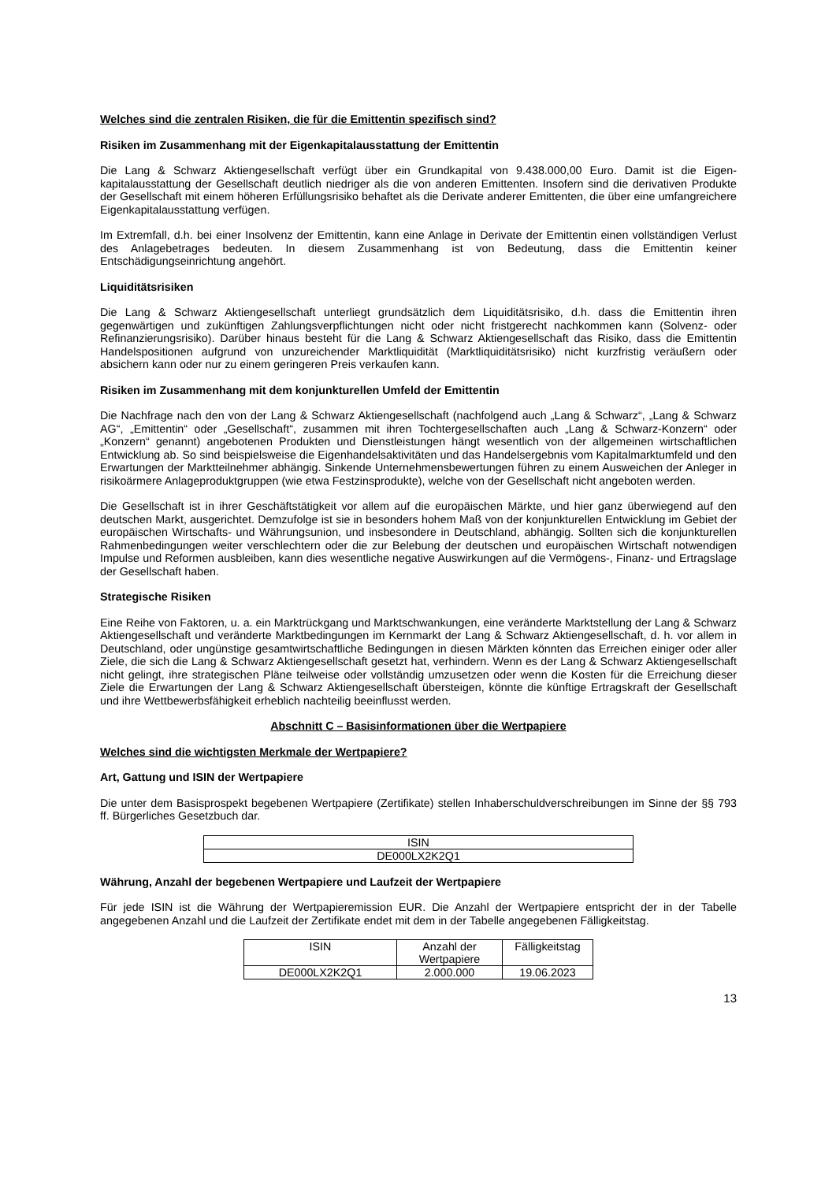Welches sind die zentralen Risiken, die für die Emittentin spezifisch sind?
Risiken im Zusammenhang mit der Eigenkapitalausstattung der Emittentin
Die Lang & Schwarz Aktiengesellschaft verfügt über ein Grundkapital von 9.438.000,00 Euro. Damit ist die Eigen-kapitalausstattung der Gesellschaft deutlich niedriger als die von anderen Emittenten. Insofern sind die derivativen Produkte der Gesellschaft mit einem höheren Erfüllungsrisiko behaftet als die Derivate anderer Emittenten, die über eine umfangreichere Eigenkapitalausstattung verfügen.
Im Extremfall, d.h. bei einer Insolvenz der Emittentin, kann eine Anlage in Derivate der Emittentin einen vollständigen Verlust des Anlagebetrages bedeuten. In diesem Zusammenhang ist von Bedeutung, dass die Emittentin keiner Entschädigungseinrichtung angehört.
Liquiditätsrisiken
Die Lang & Schwarz Aktiengesellschaft unterliegt grundsätzlich dem Liquiditätsrisiko, d.h. dass die Emittentin ihren gegenwärtigen und zukünftigen Zahlungsverpflichtungen nicht oder nicht fristgerecht nachkommen kann (Solvenz- oder Refinanzierungsrisiko). Darüber hinaus besteht für die Lang & Schwarz Aktiengesellschaft das Risiko, dass die Emittentin Handelspositionen aufgrund von unzureichender Marktliquidität (Marktliquiditätsrisiko) nicht kurzfristig veräußern oder absichern kann oder nur zu einem geringeren Preis verkaufen kann.
Risiken im Zusammenhang mit dem konjunkturellen Umfeld der Emittentin
Die Nachfrage nach den von der Lang & Schwarz Aktiengesellschaft (nachfolgend auch „Lang & Schwarz“, „Lang & Schwarz AG“, „Emittentin“ oder „Gesellschaft“, zusammen mit ihren Tochtergesellschaften auch „Lang & Schwarz-Konzern“ oder „Konzern“ genannt) angebotenen Produkten und Dienstleistungen hängt wesentlich von der allgemeinen wirtschaftlichen Entwicklung ab. So sind beispielsweise die Eigenhandelsaktivitäten und das Handelsergebnis vom Kapitalmarktumfeld und den Erwartungen der Marktteilnehmer abhängig. Sinkende Unternehmensbewertungen führen zu einem Ausweichen der Anleger in risikoärmere Anlageproduktgruppen (wie etwa Festzinsprodukte), welche von der Gesellschaft nicht angeboten werden.
Die Gesellschaft ist in ihrer Geschäftstätigkeit vor allem auf die europäischen Märkte, und hier ganz überwiegend auf den deutschen Markt, ausgerichtet. Demzufolge ist sie in besonders hohem Maß von der konjunkturellen Entwicklung im Gebiet der europäischen Wirtschafts- und Währungsunion, und insbesondere in Deutschland, abhängig. Sollten sich die konjunkturellen Rahmenbedingungen weiter verschlechtern oder die zur Belebung der deutschen und europäischen Wirtschaft notwendigen Impulse und Reformen ausbleiben, kann dies wesentliche negative Auswirkungen auf die Vermögens-, Finanz- und Ertragslage der Gesellschaft haben.
Strategische Risiken
Eine Reihe von Faktoren, u. a. ein Marktrückgang und Marktschwankungen, eine veränderte Marktstellung der Lang & Schwarz Aktiengesellschaft und veränderte Marktbedingungen im Kernmarkt der Lang & Schwarz Aktiengesellschaft, d. h. vor allem in Deutschland, oder ungünstige gesamtwirtschaftliche Bedingungen in diesen Märkten könnten das Erreichen einiger oder aller Ziele, die sich die Lang & Schwarz Aktiengesellschaft gesetzt hat, verhindern. Wenn es der Lang & Schwarz Aktiengesellschaft nicht gelingt, ihre strategischen Pläne teilweise oder vollständig umzusetzen oder wenn die Kosten für die Erreichung dieser Ziele die Erwartungen der Lang & Schwarz Aktiengesellschaft übersteigen, könnte die künftige Ertragskraft der Gesellschaft und ihre Wettbewerbsfähigkeit erheblich nachteilig beeinflusst werden.
Abschnitt C – Basisinformationen über die Wertpapiere
Welches sind die wichtigsten Merkmale der Wertpapiere?
Art, Gattung und ISIN der Wertpapiere
Die unter dem Basisprospekt begebenen Wertpapiere (Zertifikate) stellen Inhaberschuldverschreibungen im Sinne der §§ 793 ff. Bürgerliches Gesetzbuch dar.
| ISIN |
| DE000LX2K2Q1 |
Währung, Anzahl der begebenen Wertpapiere und Laufzeit der Wertpapiere
Für jede ISIN ist die Währung der Wertpapieremission EUR. Die Anzahl der Wertpapiere entspricht der in der Tabelle angegebenen Anzahl und die Laufzeit der Zertifikate endet mit dem in der Tabelle angegebenen Fälligkeitstag.
| ISIN | Anzahl der Wertpapiere | Fälligkeitstag |
| DE000LX2K2Q1 | 2.000.000 | 19.06.2023 |
13